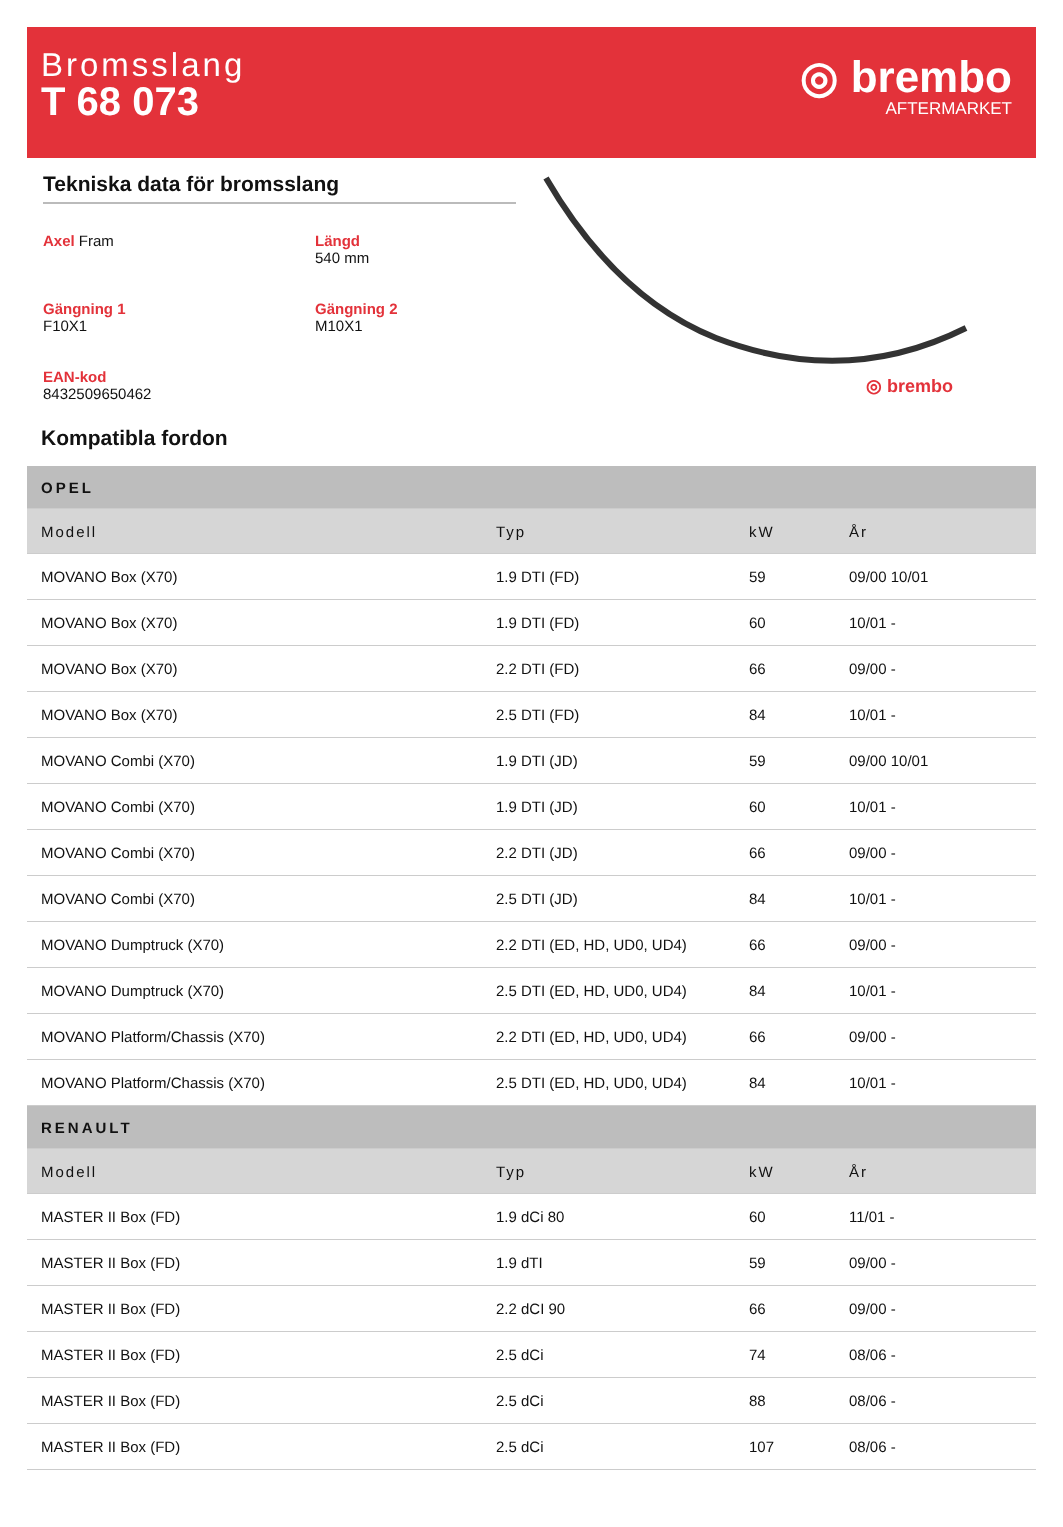Bromsslang
T 68 073
◎ brembo
AFTERMARKET
Tekniska data för bromsslang
Axel Fram
Längd
540 mm
Gängning 1
F10X1
Gängning 2
M10X1
EAN-kod
8432509650462
◎ brembo
Kompatibla fordon
| OPEL | | | |
| --- | --- | --- | --- |
| Modell | Typ | kW | År |
| MOVANO Box (X70) | 1.9 DTI (FD) | 59 | 09/00 10/01 |
| MOVANO Box (X70) | 1.9 DTI (FD) | 60 | 10/01 - |
| MOVANO Box (X70) | 2.2 DTI (FD) | 66 | 09/00 - |
| MOVANO Box (X70) | 2.5 DTI (FD) | 84 | 10/01 - |
| MOVANO Combi (X70) | 1.9 DTI (JD) | 59 | 09/00 10/01 |
| MOVANO Combi (X70) | 1.9 DTI (JD) | 60 | 10/01 - |
| MOVANO Combi (X70) | 2.2 DTI (JD) | 66 | 09/00 - |
| MOVANO Combi (X70) | 2.5 DTI (JD) | 84 | 10/01 - |
| MOVANO Dumptruck (X70) | 2.2 DTI (ED, HD, UD0, UD4) | 66 | 09/00 - |
| MOVANO Dumptruck (X70) | 2.5 DTI (ED, HD, UD0, UD4) | 84 | 10/01 - |
| MOVANO Platform/Chassis (X70) | 2.2 DTI (ED, HD, UD0, UD4) | 66 | 09/00 - |
| MOVANO Platform/Chassis (X70) | 2.5 DTI (ED, HD, UD0, UD4) | 84 | 10/01 - |
| RENAULT | | | |
| Modell | Typ | kW | År |
| MASTER II Box (FD) | 1.9 dCi 80 | 60 | 11/01 - |
| MASTER II Box (FD) | 1.9 dTI | 59 | 09/00 - |
| MASTER II Box (FD) | 2.2 dCI 90 | 66 | 09/00 - |
| MASTER II Box (FD) | 2.5 dCi | 74 | 08/06 - |
| MASTER II Box (FD) | 2.5 dCi | 88 | 08/06 - |
| MASTER II Box (FD) | 2.5 dCi | 107 | 08/06 - |